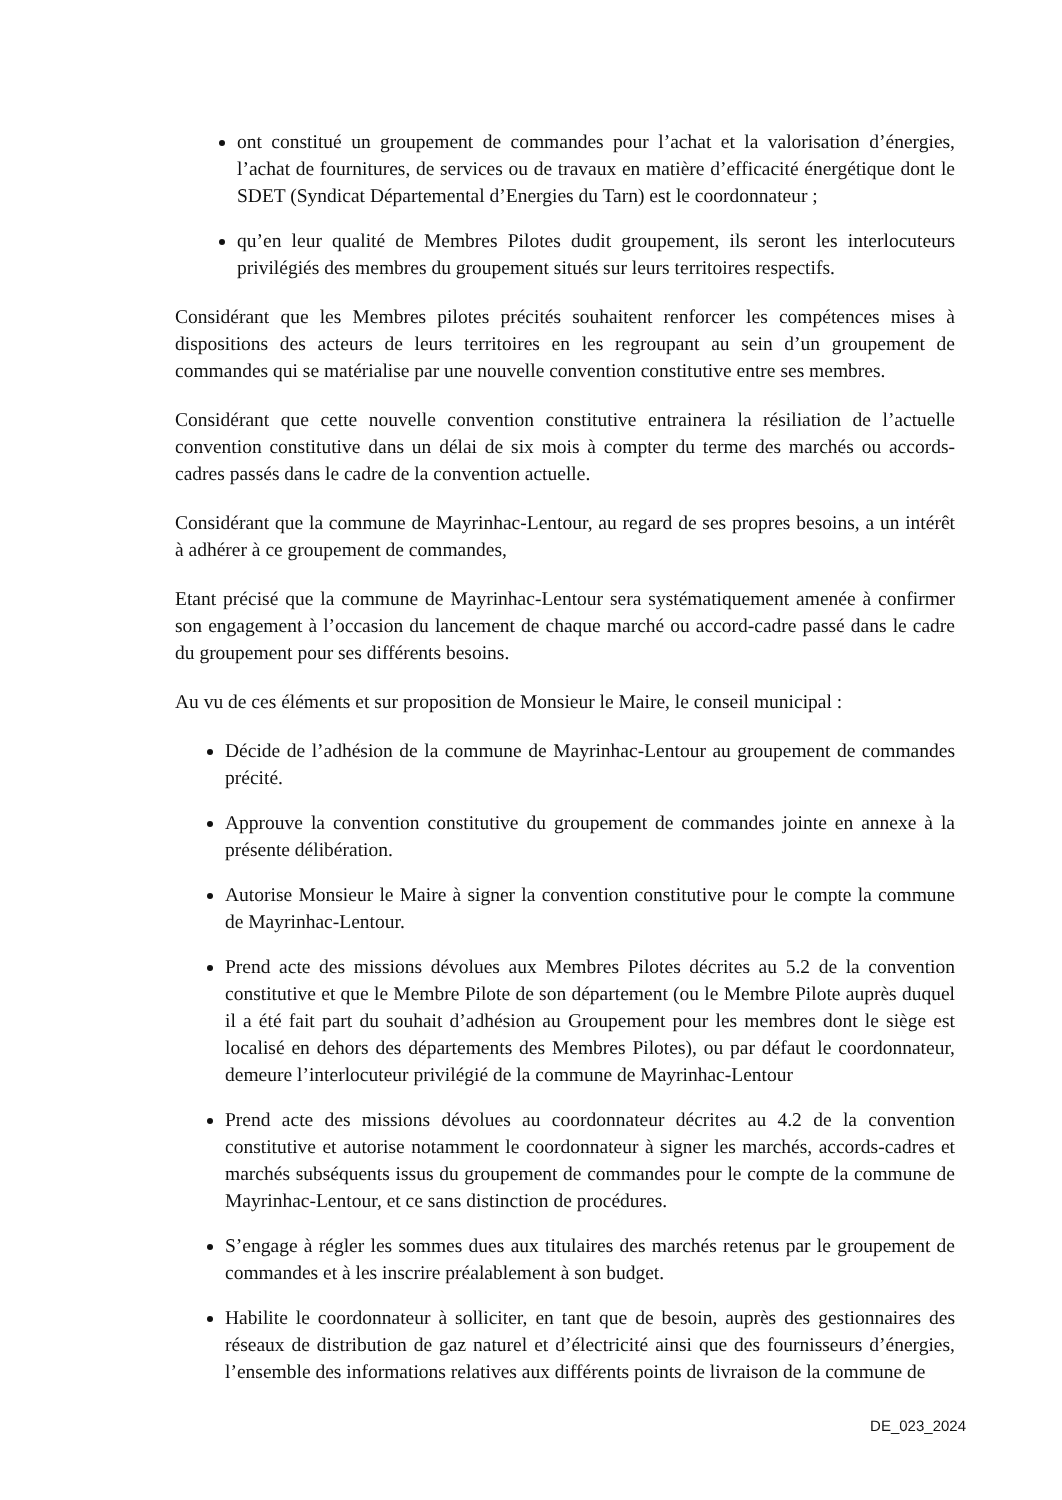ont constitué un groupement de commandes pour l’achat et la valorisation d’énergies, l’achat de fournitures, de services ou de travaux en matière d’efficacité énergétique dont le SDET (Syndicat Départemental d’Energies du Tarn) est le coordonnateur ;
qu’en leur qualité de Membres Pilotes dudit groupement, ils seront les interlocuteurs privilégiés des membres du groupement situés sur leurs territoires respectifs.
Considérant que les Membres pilotes précités souhaitent renforcer les compétences mises à dispositions des acteurs de leurs territoires en les regroupant au sein d’un groupement de commandes qui se matérialise par une nouvelle convention constitutive entre ses membres.
Considérant que cette nouvelle convention constitutive entrainera la résiliation de l’actuelle convention constitutive dans un délai de six mois à compter du terme des marchés ou accords-cadres passés dans le cadre de la convention actuelle.
Considérant que la commune de Mayrinhac-Lentour, au regard de ses propres besoins, a un intérêt à adhérer à ce groupement de commandes,
Etant précisé que la commune de Mayrinhac-Lentour sera systématiquement amenée à confirmer son engagement à l’occasion du lancement de chaque marché ou accord-cadre passé dans le cadre du groupement pour ses différents besoins.
Au vu de ces éléments et sur proposition de Monsieur le Maire, le conseil municipal :
Décide de l’adhésion de la commune de Mayrinhac-Lentour au groupement de commandes précité.
Approuve la convention constitutive du groupement de commandes jointe en annexe à la présente délibération.
Autorise Monsieur le Maire à signer la convention constitutive pour le compte la commune de Mayrinhac-Lentour.
Prend acte des missions dévolues aux Membres Pilotes décrites au 5.2 de la convention constitutive et que le Membre Pilote de son département (ou le Membre Pilote auprès duquel il a été fait part du souhait d’adhésion au Groupement pour les membres dont le siège est localisé en dehors des départements des Membres Pilotes), ou par défaut le coordonnateur, demeure l’interlocuteur privilégié de la commune de Mayrinhac-Lentour
Prend acte des missions dévolues au coordonnateur décrites au 4.2 de la convention constitutive et autorise notamment le coordonnateur à signer les marchés, accords-cadres et marchés subséquents issus du groupement de commandes pour le compte de la commune de Mayrinhac-Lentour, et ce sans distinction de procédures.
S’engage à régler les sommes dues aux titulaires des marchés retenus par le groupement de commandes et à les inscrire préalablement à son budget.
Habilite le coordonnateur à solliciter, en tant que de besoin, auprès des gestionnaires des réseaux de distribution de gaz naturel et d’électricité ainsi que des fournisseurs d’énergies, l’ensemble des informations relatives aux différents points de livraison de la commune de
DE_023_2024